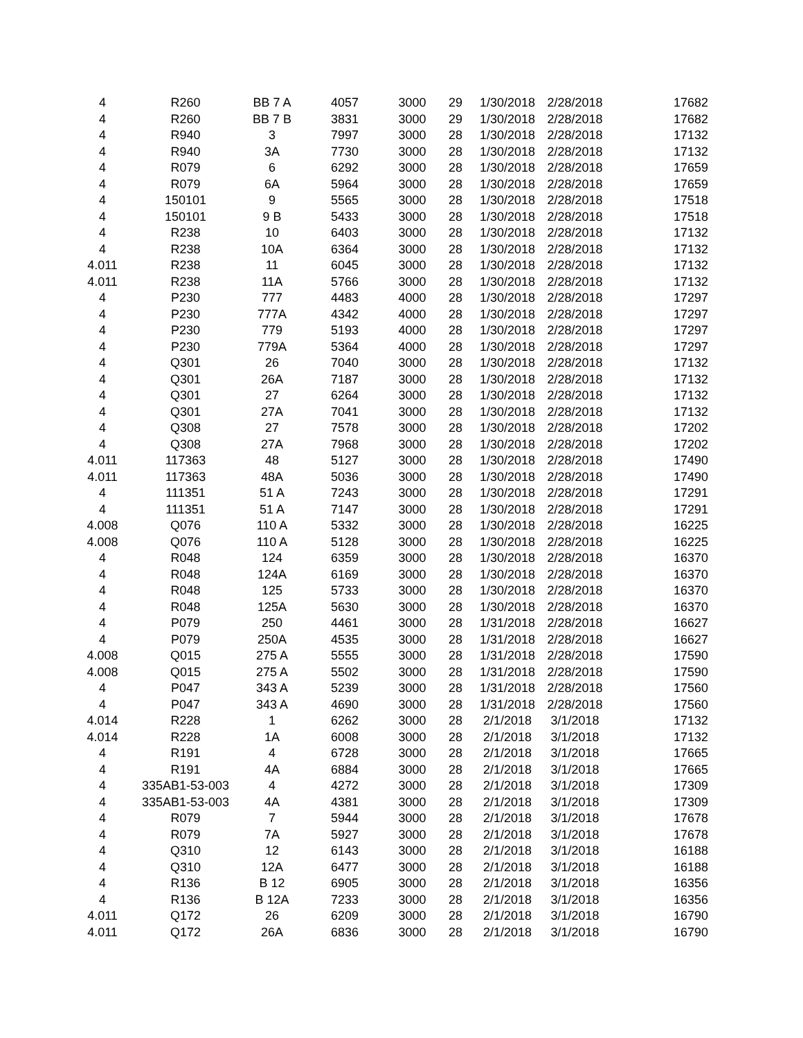| 4 | R260 | BB 7 A | 4057 | 3000 | 29 | 1/30/2018 | 2/28/2018 | 17682 |
| 4 | R260 | BB 7 B | 3831 | 3000 | 29 | 1/30/2018 | 2/28/2018 | 17682 |
| 4 | R940 | 3 | 7997 | 3000 | 28 | 1/30/2018 | 2/28/2018 | 17132 |
| 4 | R940 | 3A | 7730 | 3000 | 28 | 1/30/2018 | 2/28/2018 | 17132 |
| 4 | R079 | 6 | 6292 | 3000 | 28 | 1/30/2018 | 2/28/2018 | 17659 |
| 4 | R079 | 6A | 5964 | 3000 | 28 | 1/30/2018 | 2/28/2018 | 17659 |
| 4 | 150101 | 9 | 5565 | 3000 | 28 | 1/30/2018 | 2/28/2018 | 17518 |
| 4 | 150101 | 9 B | 5433 | 3000 | 28 | 1/30/2018 | 2/28/2018 | 17518 |
| 4 | R238 | 10 | 6403 | 3000 | 28 | 1/30/2018 | 2/28/2018 | 17132 |
| 4 | R238 | 10A | 6364 | 3000 | 28 | 1/30/2018 | 2/28/2018 | 17132 |
| 4.011 | R238 | 11 | 6045 | 3000 | 28 | 1/30/2018 | 2/28/2018 | 17132 |
| 4.011 | R238 | 11A | 5766 | 3000 | 28 | 1/30/2018 | 2/28/2018 | 17132 |
| 4 | P230 | 777 | 4483 | 4000 | 28 | 1/30/2018 | 2/28/2018 | 17297 |
| 4 | P230 | 777A | 4342 | 4000 | 28 | 1/30/2018 | 2/28/2018 | 17297 |
| 4 | P230 | 779 | 5193 | 4000 | 28 | 1/30/2018 | 2/28/2018 | 17297 |
| 4 | P230 | 779A | 5364 | 4000 | 28 | 1/30/2018 | 2/28/2018 | 17297 |
| 4 | Q301 | 26 | 7040 | 3000 | 28 | 1/30/2018 | 2/28/2018 | 17132 |
| 4 | Q301 | 26A | 7187 | 3000 | 28 | 1/30/2018 | 2/28/2018 | 17132 |
| 4 | Q301 | 27 | 6264 | 3000 | 28 | 1/30/2018 | 2/28/2018 | 17132 |
| 4 | Q301 | 27A | 7041 | 3000 | 28 | 1/30/2018 | 2/28/2018 | 17132 |
| 4 | Q308 | 27 | 7578 | 3000 | 28 | 1/30/2018 | 2/28/2018 | 17202 |
| 4 | Q308 | 27A | 7968 | 3000 | 28 | 1/30/2018 | 2/28/2018 | 17202 |
| 4.011 | 117363 | 48 | 5127 | 3000 | 28 | 1/30/2018 | 2/28/2018 | 17490 |
| 4.011 | 117363 | 48A | 5036 | 3000 | 28 | 1/30/2018 | 2/28/2018 | 17490 |
| 4 | 111351 | 51 A | 7243 | 3000 | 28 | 1/30/2018 | 2/28/2018 | 17291 |
| 4 | 111351 | 51 A | 7147 | 3000 | 28 | 1/30/2018 | 2/28/2018 | 17291 |
| 4.008 | Q076 | 110 A | 5332 | 3000 | 28 | 1/30/2018 | 2/28/2018 | 16225 |
| 4.008 | Q076 | 110 A | 5128 | 3000 | 28 | 1/30/2018 | 2/28/2018 | 16225 |
| 4 | R048 | 124 | 6359 | 3000 | 28 | 1/30/2018 | 2/28/2018 | 16370 |
| 4 | R048 | 124A | 6169 | 3000 | 28 | 1/30/2018 | 2/28/2018 | 16370 |
| 4 | R048 | 125 | 5733 | 3000 | 28 | 1/30/2018 | 2/28/2018 | 16370 |
| 4 | R048 | 125A | 5630 | 3000 | 28 | 1/30/2018 | 2/28/2018 | 16370 |
| 4 | P079 | 250 | 4461 | 3000 | 28 | 1/31/2018 | 2/28/2018 | 16627 |
| 4 | P079 | 250A | 4535 | 3000 | 28 | 1/31/2018 | 2/28/2018 | 16627 |
| 4.008 | Q015 | 275 A | 5555 | 3000 | 28 | 1/31/2018 | 2/28/2018 | 17590 |
| 4.008 | Q015 | 275 A | 5502 | 3000 | 28 | 1/31/2018 | 2/28/2018 | 17590 |
| 4 | P047 | 343 A | 5239 | 3000 | 28 | 1/31/2018 | 2/28/2018 | 17560 |
| 4 | P047 | 343 A | 4690 | 3000 | 28 | 1/31/2018 | 2/28/2018 | 17560 |
| 4.014 | R228 | 1 | 6262 | 3000 | 28 | 2/1/2018 | 3/1/2018 | 17132 |
| 4.014 | R228 | 1A | 6008 | 3000 | 28 | 2/1/2018 | 3/1/2018 | 17132 |
| 4 | R191 | 4 | 6728 | 3000 | 28 | 2/1/2018 | 3/1/2018 | 17665 |
| 4 | R191 | 4A | 6884 | 3000 | 28 | 2/1/2018 | 3/1/2018 | 17665 |
| 4 | 335AB1-53-003 | 4 | 4272 | 3000 | 28 | 2/1/2018 | 3/1/2018 | 17309 |
| 4 | 335AB1-53-003 | 4A | 4381 | 3000 | 28 | 2/1/2018 | 3/1/2018 | 17309 |
| 4 | R079 | 7 | 5944 | 3000 | 28 | 2/1/2018 | 3/1/2018 | 17678 |
| 4 | R079 | 7A | 5927 | 3000 | 28 | 2/1/2018 | 3/1/2018 | 17678 |
| 4 | Q310 | 12 | 6143 | 3000 | 28 | 2/1/2018 | 3/1/2018 | 16188 |
| 4 | Q310 | 12A | 6477 | 3000 | 28 | 2/1/2018 | 3/1/2018 | 16188 |
| 4 | R136 | B 12 | 6905 | 3000 | 28 | 2/1/2018 | 3/1/2018 | 16356 |
| 4 | R136 | B 12A | 7233 | 3000 | 28 | 2/1/2018 | 3/1/2018 | 16356 |
| 4.011 | Q172 | 26 | 6209 | 3000 | 28 | 2/1/2018 | 3/1/2018 | 16790 |
| 4.011 | Q172 | 26A | 6836 | 3000 | 28 | 2/1/2018 | 3/1/2018 | 16790 |